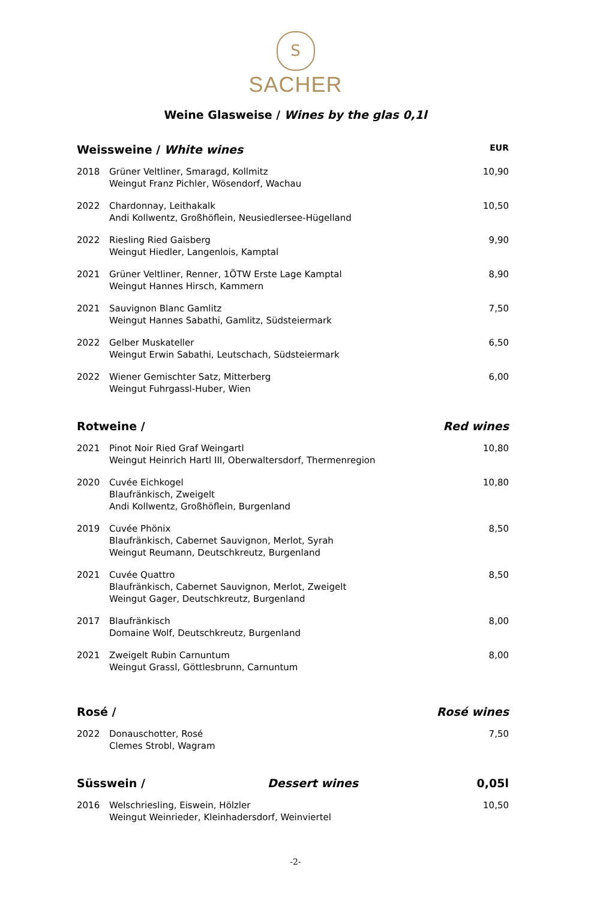S
SACHER
Weine Glasweise / Wines by the glas 0,1l
Weissweine / White wines EUR
| 2018 | Grüner Veltliner, Smaragd, Kollmitz Weingut Franz Pichler, Wösendorf, Wachau | 10,90 |
| 2022 | Chardonnay, Leithakalk Andi Kollwentz, Großhöflein, Neusiedlersee-Hügelland | 10,50 |
| 2022 | Riesling Ried Gaisberg Weingut Hiedler, Langenlois, Kamptal | 9,90 |
| 2021 | Grüner Veltliner, Renner, 1ÖTW Erste Lage Kamptal Weingut Hannes Hirsch, Kammern | 8,90 |
| 2021 | Sauvignon Blanc Gamlitz Weingut Hannes Sabathi, Gamlitz, Südsteiermark | 7,50 |
| 2022 | Gelber Muskateller Weingut Erwin Sabathi, Leutschach, Südsteiermark | 6,50 |
| 2022 | Wiener Gemischter Satz, Mitterberg Weingut Fuhrgassl-Huber, Wien | 6,00 |
Rotweine / Red wines
| 2021 | Pinot Noir Ried Graf Weingartl Weingut Heinrich Hartl III, Oberwaltersdorf, Thermenregion | 10,80 |
| 2020 | Cuvée Eichkogel Blaufränkisch, Zweigelt Andi Kollwentz, Großhöflein, Burgenland | 10,80 |
| 2019 | Cuvée Phönix Blaufränkisch, Cabernet Sauvignon, Merlot, Syrah Weingut Reumann, Deutschkreutz, Burgenland | 8,50 |
| 2021 | Cuvée Quattro Blaufränkisch, Cabernet Sauvignon, Merlot, Zweigelt Weingut Gager, Deutschkreutz, Burgenland | 8,50 |
| 2017 | Blaufränkisch Domaine Wolf, Deutschkreutz, Burgenland | 8,00 |
| 2021 | Zweigelt Rubin Carnuntum Weingut Grassl, Göttlesbrunn, Carnuntum | 8,00 |
Rosé / Rosé wines
| 2022 | Donauschotter, Rosé Clemes Strobl, Wagram | 7,50 |
Süsswein / Dessert wines 0,05l
| 2016 | Welschriesling, Eiswein, Hölzler Weingut Weinrieder, Kleinhadersdorf, Weinviertel | 10,50 |
-2-